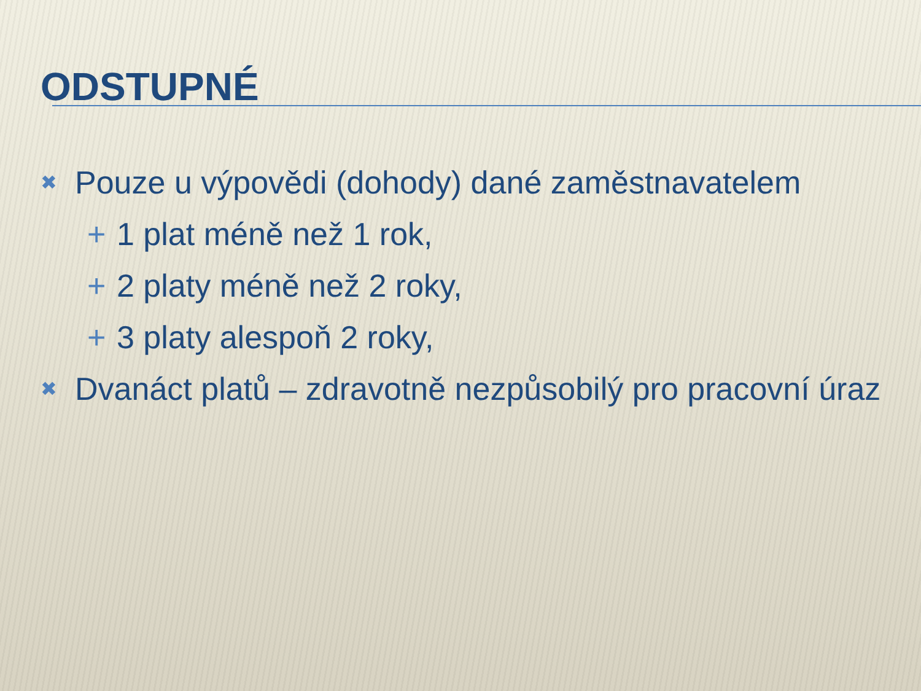ODSTUPNÉ
✖ Pouze u výpovědi (dohody) dané zaměstnavatelem
+ 1 plat méně než 1 rok,
+ 2 platy méně než 2 roky,
+ 3 platy alespoň 2 roky,
✖ Dvanáct platů – zdravotně nezpůsobilý pro pracovní úraz